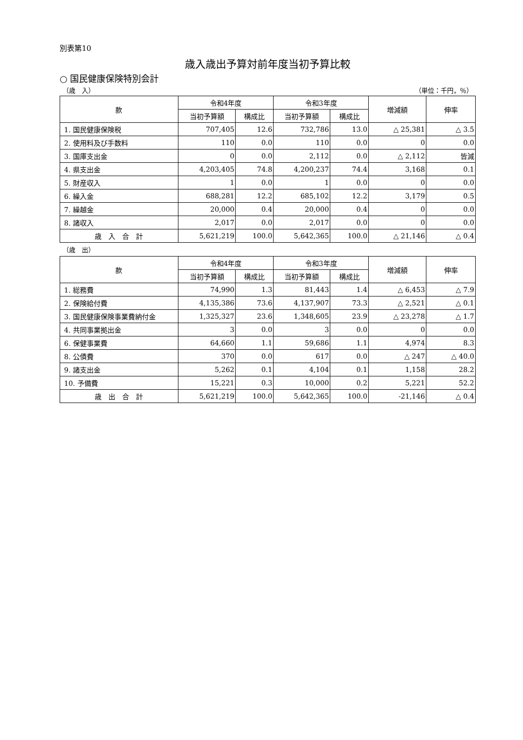別表第10
歳入歳出予算対前年度当初予算比較
○ 国民健康保険特別会計
（歳　入） （単位：千円，％）
| 款 | 令和4年度 | | 令和3年度 | | 増減額 | 伸率 |
| --- | --- | --- | --- | --- | --- | --- |
| | 当初予算額 | 構成比 | 当初予算額 | 構成比 | | |
| 1. 国民健康保険税 | 707,405 | 12.6 | 732,786 | 13.0 | △ 25,381 | △ 3.5 |
| 2. 使用料及び手数料 | 110 | 0.0 | 110 | 0.0 | 0 | 0.0 |
| 3. 国庫支出金 | 0 | 0.0 | 2,112 | 0.0 | △ 2,112 | 皆減 |
| 4. 県支出金 | 4,203,405 | 74.8 | 4,200,237 | 74.4 | 3,168 | 0.1 |
| 5. 財産収入 | 1 | 0.0 | 1 | 0.0 | 0 | 0.0 |
| 6. 繰入金 | 688,281 | 12.2 | 685,102 | 12.2 | 3,179 | 0.5 |
| 7. 繰越金 | 20,000 | 0.4 | 20,000 | 0.4 | 0 | 0.0 |
| 8. 諸収入 | 2,017 | 0.0 | 2,017 | 0.0 | 0 | 0.0 |
| 歳 入 合 計 | 5,621,219 | 100.0 | 5,642,365 | 100.0 | △ 21,146 | △ 0.4 |
（歳　出）
| 款 | 令和4年度 | | 令和3年度 | | 増減額 | 伸率 |
| --- | --- | --- | --- | --- | --- | --- |
| | 当初予算額 | 構成比 | 当初予算額 | 構成比 | | |
| 1. 総務費 | 74,990 | 1.3 | 81,443 | 1.4 | △ 6,453 | △ 7.9 |
| 2. 保険給付費 | 4,135,386 | 73.6 | 4,137,907 | 73.3 | △ 2,521 | △ 0.1 |
| 3. 国民健康保険事業費納付金 | 1,325,327 | 23.6 | 1,348,605 | 23.9 | △ 23,278 | △ 1.7 |
| 4. 共同事業拠出金 | 3 | 0.0 | 3 | 0.0 | 0 | 0.0 |
| 6. 保健事業費 | 64,660 | 1.1 | 59,686 | 1.1 | 4,974 | 8.3 |
| 8. 公債費 | 370 | 0.0 | 617 | 0.0 | △ 247 | △ 40.0 |
| 9. 諸支出金 | 5,262 | 0.1 | 4,104 | 0.1 | 1,158 | 28.2 |
| 10. 予備費 | 15,221 | 0.3 | 10,000 | 0.2 | 5,221 | 52.2 |
| 歳 出 合 計 | 5,621,219 | 100.0 | 5,642,365 | 100.0 | -21,146 | △ 0.4 |